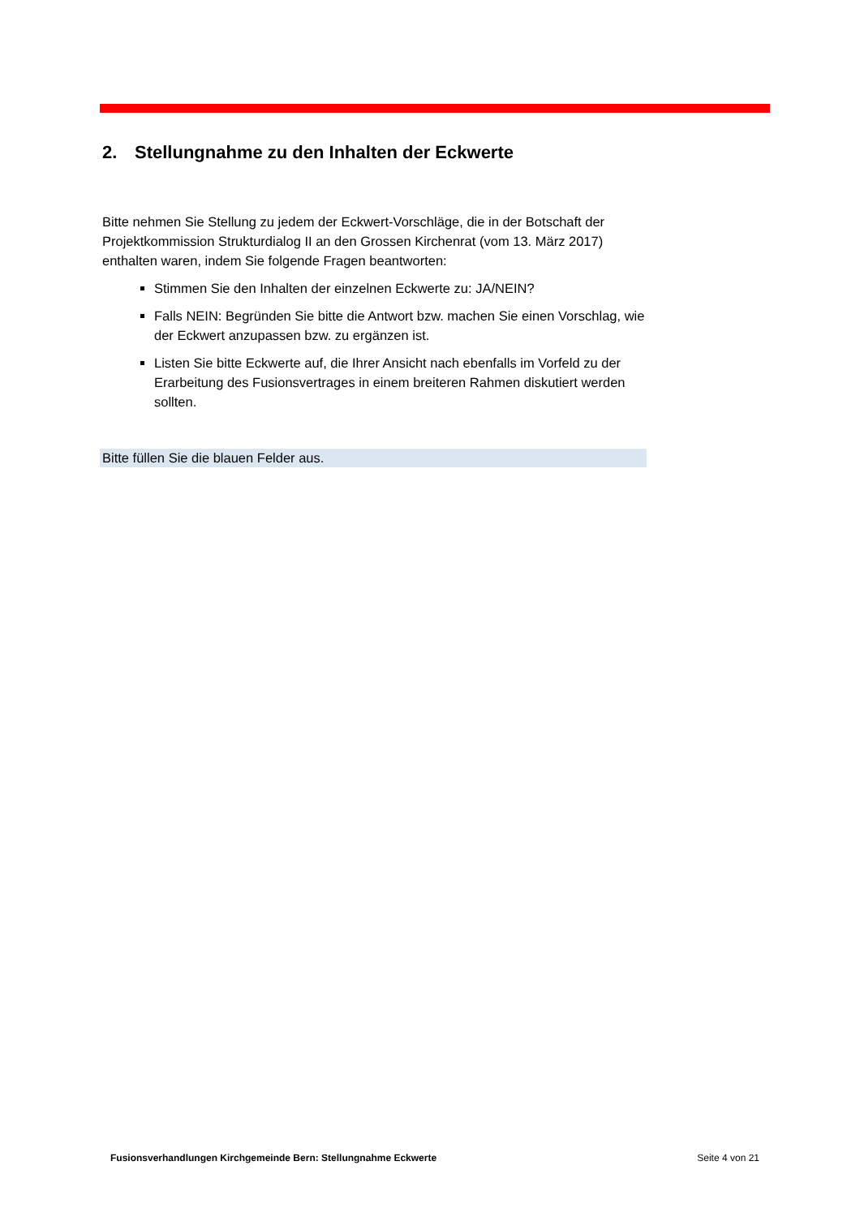2. Stellungnahme zu den Inhalten der Eckwerte
Bitte nehmen Sie Stellung zu jedem der Eckwert-Vorschläge, die in der Botschaft der Projektkommission Strukturdialog II an den Grossen Kirchenrat (vom 13. März 2017) enthalten waren, indem Sie folgende Fragen beantworten:
Stimmen Sie den Inhalten der einzelnen Eckwerte zu: JA/NEIN?
Falls NEIN: Begründen Sie bitte die Antwort bzw. machen Sie einen Vorschlag, wie der Eckwert anzupassen bzw. zu ergänzen ist.
Listen Sie bitte Eckwerte auf, die Ihrer Ansicht nach ebenfalls im Vorfeld zu der Erarbeitung des Fusionsvertrages in einem breiteren Rahmen diskutiert werden sollten.
Bitte füllen Sie die blauen Felder aus.
Fusionsverhandlungen Kirchgemeinde Bern: Stellungnahme Eckwerte Seite 4 von 21